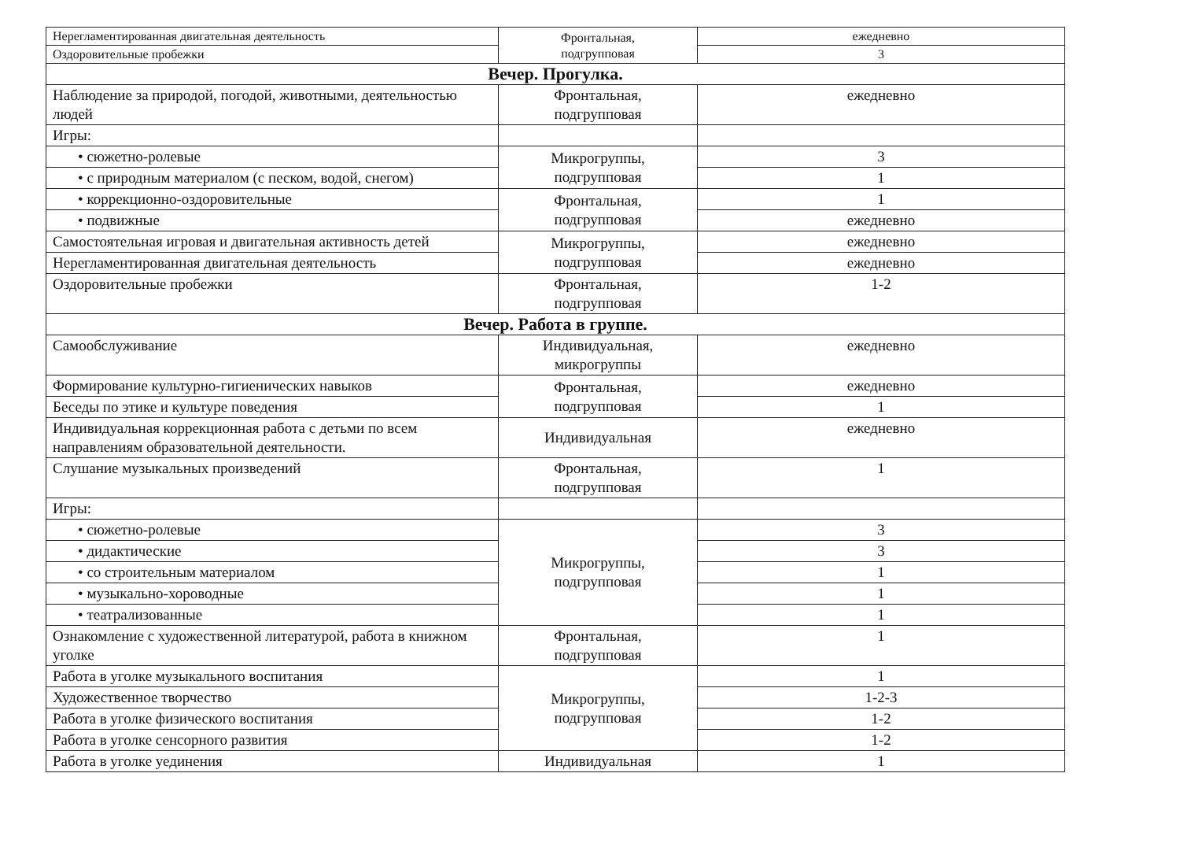| Нерегламентированная двигательная деятельность | Фронтальная, подгрупповая | ежедневно |
| Оздоровительные пробежки | | 3 |
| Вечер. Прогулка. | | |
| Наблюдение за природой, погодой, животными, деятельностью людей | Фронтальная, подгрупповая | ежедневно |
| Игры: | | |
| • сюжетно-ролевые | Микрогруппы, подгрупповая | 3 |
| • с природным материалом (с песком, водой, снегом) | | 1 |
| • коррекционно-оздоровительные | Фронтальная, подгрупповая | 1 |
| • подвижные | | ежедневно |
| Самостоятельная игровая и двигательная активность детей | Микрогруппы, подгрупповая | ежедневно |
| Нерегламентированная двигательная деятельность | | ежедневно |
| Оздоровительные пробежки | Фронтальная, подгрупповая | 1-2 |
| Вечер. Работа в группе. | | |
| Самообслуживание | Индивидуальная, микрогруппы | ежедневно |
| Формирование культурно-гигиенических навыков | Фронтальная, подгрупповая | ежедневно |
| Беседы по этике и культуре поведения | | 1 |
| Индивидуальная коррекционная работа с детьми по всем направлениям образовательной деятельности. | Индивидуальная | ежедневно |
| Слушание музыкальных произведений | Фронтальная, подгрупповая | 1 |
| Игры: | | |
| • сюжетно-ролевые | Микрогруппы, подгрупповая | 3 |
| • дидактические | | 3 |
| • со строительным материалом | | 1 |
| • музыкально-хороводные | | 1 |
| • театрализованные | | 1 |
| Ознакомление с художественной литературой, работа в книжном уголке | Фронтальная, подгрупповая | 1 |
| Работа в уголке музыкального воспитания | Микрогруппы, подгрупповая | 1 |
| Художественное творчество | | 1-2-3 |
| Работа в уголке физического воспитания | | 1-2 |
| Работа в уголке сенсорного развития | | 1-2 |
| Работа в уголке уединения | Индивидуальная | 1 |